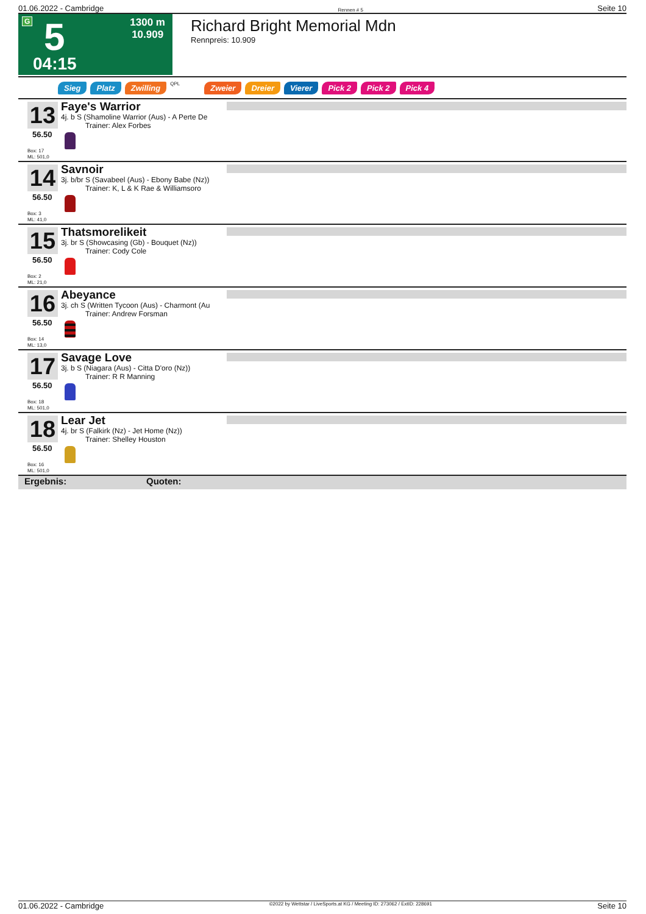01.06.2022 - Cambridge Rennen # 5 Seite 10
G 5 1300 m
10.909
04:15
Richard Bright Memorial Mdn
Rennpreis: 10.909
Sieg Platz Zwilling QPL Zweier Dreier Vierer Pick 2 Pick 2 Pick 4
13
56.50
Box: 17
ML: 501,0
Faye's Warrior
4j. b S (Shamoline Warrior (Aus) - A Perte De
Trainer: Alex Forbes
14
56.50
Box: 3
ML: 41,0
Savnoir
3j. b/br S (Savabeel (Aus) - Ebony Babe (Nz))
Trainer: K, L & K Rae & Williamsoro
15
56.50
Box: 2
ML: 21,0
Thatsmorelikeit
3j. br S (Showcasing (Gb) - Bouquet (Nz))
Trainer: Cody Cole
16
56.50
Box: 14
ML: 13,0
Abeyance
3j. ch S (Written Tycoon (Aus) - Charmont (Au
Trainer: Andrew Forsman
17
56.50
Box: 18
ML: 501,0
Savage Love
3j. b S (Niagara (Aus) - Citta D'oro (Nz))
Trainer: R R Manning
18
56.50
Box: 16
ML: 501,0
Lear Jet
4j. br S (Falkirk (Nz) - Jet Home (Nz))
Trainer: Shelley Houston
Ergebnis: Quoten:
01.06.2022 - Cambridge ©2022 by Wettstar / LiveSports.at KG / Meeting ID: 273062 / ExtID: 228691 Seite 10